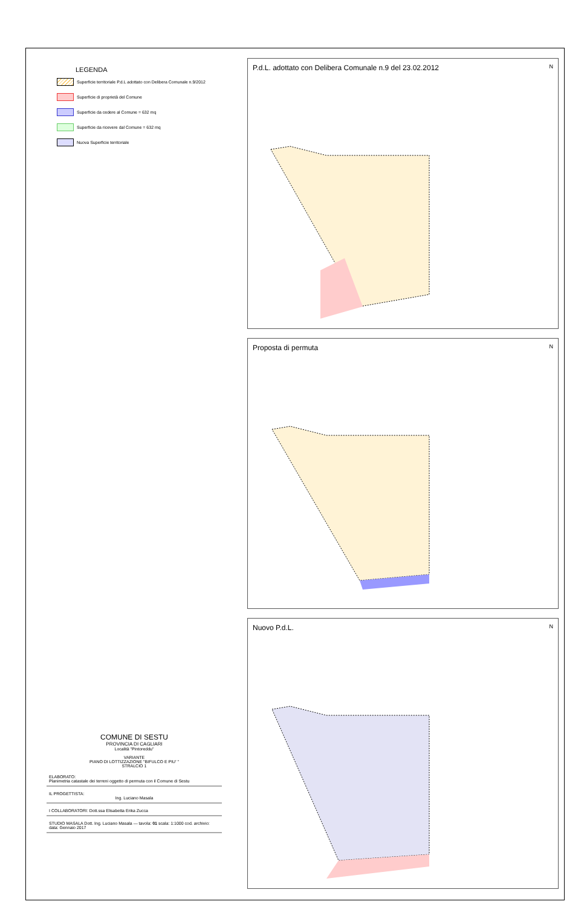LEGENDA
Superficie territoriale P.d.L adottato con Delibera Comunale n.9/2012
Superficie di proprietà del Comune
Superficie da cedere al Comune = 632 mq
Superficie da ricevere dal Comune = 632 mq
Nuova Superficie territoriale
P.d.L. adottato con Delibera Comunale n.9 del 23.02.2012
N
Proposta di permuta
N
Nuovo P.d.L.
N
COMUNE DI SESTU
PROVINCIA DI CAGLIARI
Località "Pintoreddu"
VARIANTE
PIANO DI LOTTIZZAZIONE "BIFULCO E PIU' "
STRALCIO 1
ELABORATO:
Planimetria catastale dei terreni oggetto di permuta con il Comune di Sestu
IL PROGETTISTA:
Ing. Luciano Masala
I COLLABORATORI: Dott.ssa Elisabetta Erika Zucca
STUDIO MASALA Dott. Ing. Luciano Masala — tavola: 01 scala: 1:1000 cod. archivio: data: Gennaio 2017